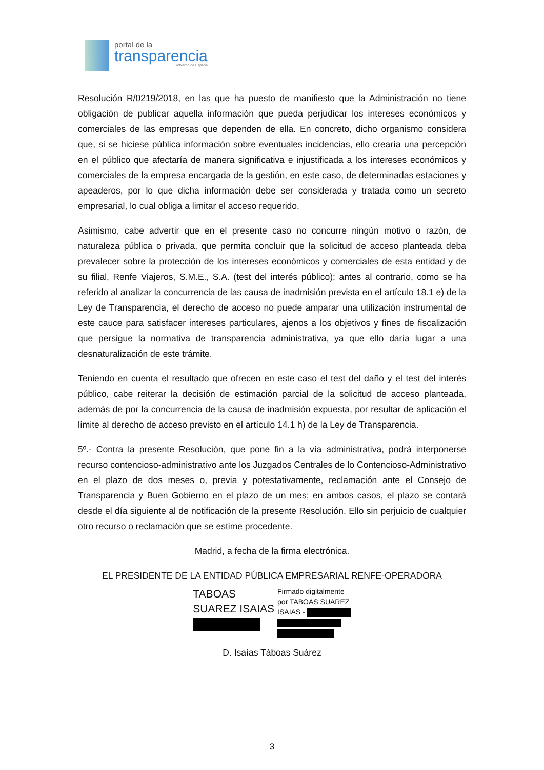portal de la
transparencia
Gobierno de España
Resolución R/0219/2018, en las que ha puesto de manifiesto que la Administración no tiene obligación de publicar aquella información que pueda perjudicar los intereses económicos y comerciales de las empresas que dependen de ella. En concreto, dicho organismo considera que, si se hiciese pública información sobre eventuales incidencias, ello crearía una percepción en el público que afectaría de manera significativa e injustificada a los intereses económicos y comerciales de la empresa encargada de la gestión, en este caso, de determinadas estaciones y apeaderos, por lo que dicha información debe ser considerada y tratada como un secreto empresarial, lo cual obliga a limitar el acceso requerido.
Asimismo, cabe advertir que en el presente caso no concurre ningún motivo o razón, de naturaleza pública o privada, que permita concluir que la solicitud de acceso planteada deba prevalecer sobre la protección de los intereses económicos y comerciales de esta entidad y de su filial, Renfe Viajeros, S.M.E., S.A. (test del interés público); antes al contrario, como se ha referido al analizar la concurrencia de las causa de inadmisión prevista en el artículo 18.1 e) de la Ley de Transparencia, el derecho de acceso no puede amparar una utilización instrumental de este cauce para satisfacer intereses particulares, ajenos a los objetivos y fines de fiscalización que persigue la normativa de transparencia administrativa, ya que ello daría lugar a una desnaturalización de este trámite.
Teniendo en cuenta el resultado que ofrecen en este caso el test del daño y el test del interés público, cabe reiterar la decisión de estimación parcial de la solicitud de acceso planteada, además de por la concurrencia de la causa de inadmisión expuesta, por resultar de aplicación el límite al derecho de acceso previsto en el artículo 14.1 h) de la Ley de Transparencia.
5º.- Contra la presente Resolución, que pone fin a la vía administrativa, podrá interponerse recurso contencioso-administrativo ante los Juzgados Centrales de lo Contencioso-Administrativo en el plazo de dos meses o, previa y potestativamente, reclamación ante el Consejo de Transparencia y Buen Gobierno en el plazo de un mes; en ambos casos, el plazo se contará desde el día siguiente al de notificación de la presente Resolución. Ello sin perjuicio de cualquier otro recurso o reclamación que se estime procedente.
Madrid, a fecha de la firma electrónica.
EL PRESIDENTE DE LA ENTIDAD PÚBLICA EMPRESARIAL RENFE-OPERADORA
TABOAS
SUAREZ ISAIAS
Firmado digitalmente
por TABOAS SUAREZ
ISAIAS -
D. Isaías Táboas Suárez
3